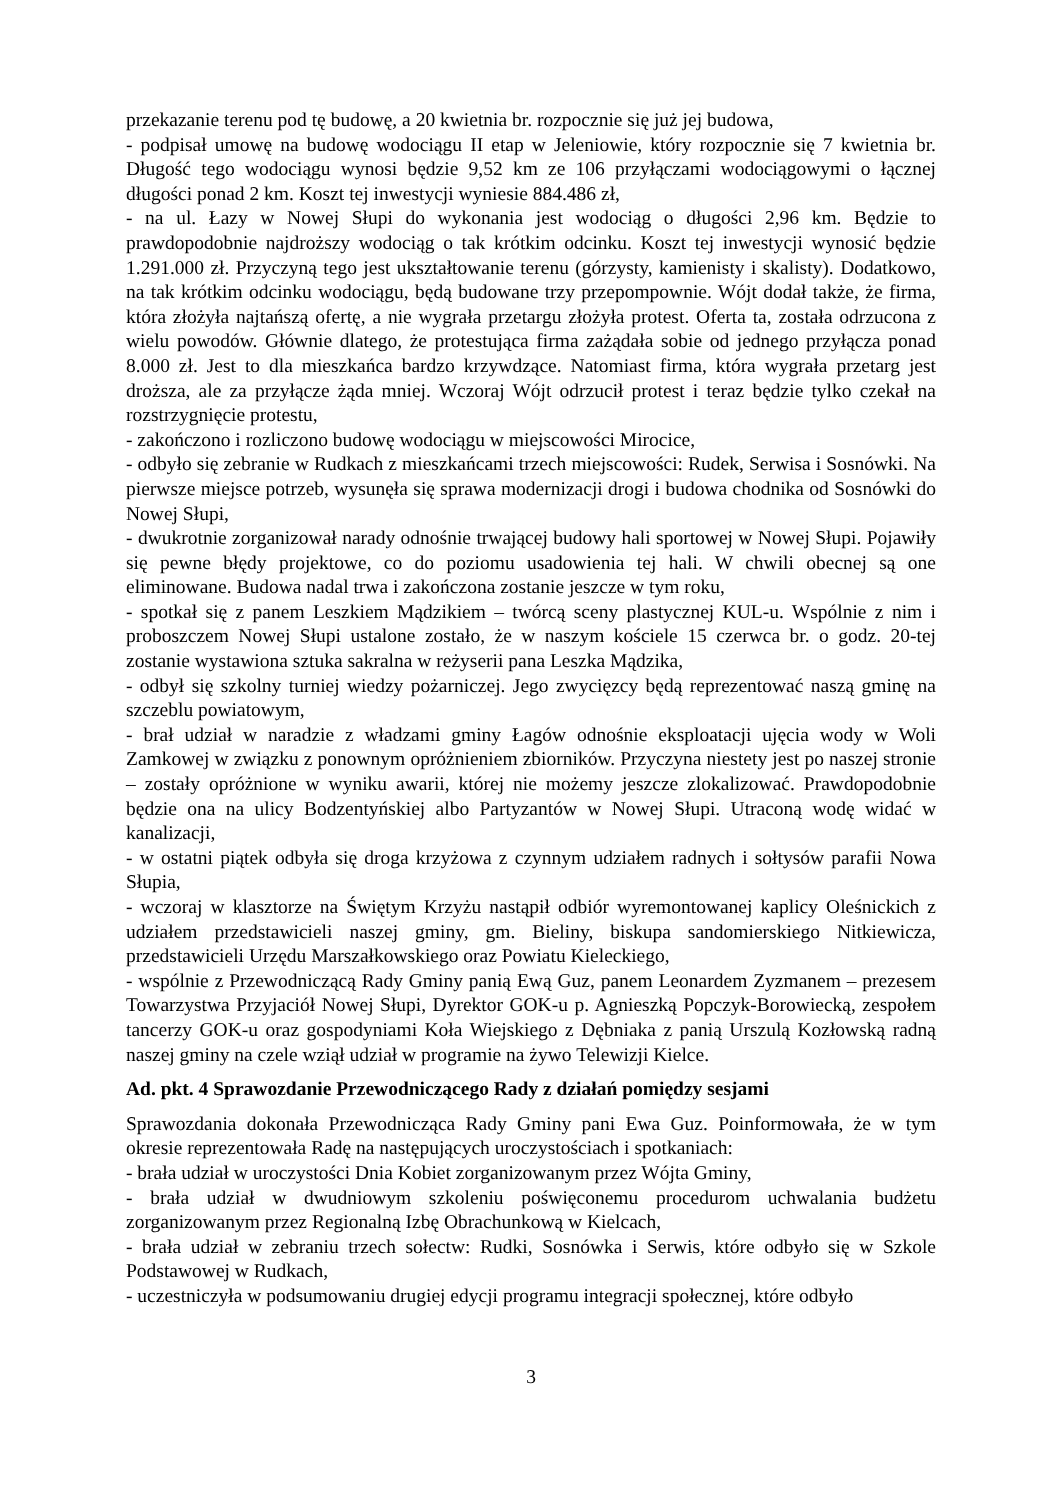przekazanie terenu pod tę budowę, a 20 kwietnia br. rozpocznie się już jej budowa,
- podpisał umowę na budowę wodociągu II etap w Jeleniowie, który rozpocznie się 7 kwietnia br. Długość tego wodociągu wynosi będzie 9,52 km ze 106 przyłączami wodociągowymi o łącznej długości ponad 2 km. Koszt tej inwestycji wyniesie 884.486 zł,
- na ul. Łazy w Nowej Słupi do wykonania jest wodociąg o długości 2,96 km. Będzie to prawdopodobnie najdroższy wodociąg o tak krótkim odcinku. Koszt tej inwestycji wynosić będzie 1.291.000 zł. Przyczyną tego jest ukształtowanie terenu (górzysty, kamienisty i skalisty). Dodatkowo, na tak krótkim odcinku wodociągu, będą budowane trzy przepompownie. Wójt dodał także, że firma, która złożyła najtańszą ofertę, a nie wygrała przetargu złożyła protest. Oferta ta, została odrzucona z wielu powodów. Głównie dlatego, że protestująca firma zażądała sobie od jednego przyłącza ponad 8.000 zł. Jest to dla mieszkańca bardzo krzywdzące. Natomiast firma, która wygrała przetarg jest droższa, ale za przyłącze żąda mniej. Wczoraj Wójt odrzucił protest i teraz będzie tylko czekał na rozstrzygnięcie protestu,
- zakończono i rozliczono budowę wodociągu w miejscowości Mirocice,
- odbyło się zebranie w Rudkach z mieszkańcami trzech miejscowości: Rudek, Serwisa i Sosnówki. Na pierwsze miejsce potrzeb, wysunęła się sprawa modernizacji drogi i budowa chodnika od Sosnówki do Nowej Słupi,
- dwukrotnie zorganizował narady odnośnie trwającej budowy hali sportowej w Nowej Słupi. Pojawiły się pewne błędy projektowe, co do poziomu usadowienia tej hali. W chwili obecnej są one eliminowane. Budowa nadal trwa i zakończona zostanie jeszcze w tym roku,
- spotkał się z panem Leszkiem Mądzikiem – twórcą sceny plastycznej KUL-u. Wspólnie z nim i proboszczem Nowej Słupi ustalone zostało, że w naszym kościele 15 czerwca br. o godz. 20-tej zostanie wystawiona sztuka sakralna w reżyserii pana Leszka Mądzika,
- odbył się szkolny turniej wiedzy pożarniczej. Jego zwycięzcy będą reprezentować naszą gminę na szczeblu powiatowym,
- brał udział w naradzie z władzami gminy Łagów odnośnie eksploatacji ujęcia wody w Woli Zamkowej w związku z ponownym opróżnieniem zbiorników. Przyczyna niestety jest po naszej stronie – zostały opróżnione w wyniku awarii, której nie możemy jeszcze zlokalizować. Prawdopodobnie będzie ona na ulicy Bodzentyńskiej albo Partyzantów w Nowej Słupi. Utraconą wodę widać w kanalizacji,
- w ostatni piątek odbyła się droga krzyżowa z czynnym udziałem radnych i sołtysów parafii Nowa Słupia,
- wczoraj w klasztorze na Świętym Krzyżu nastąpił odbiór wyremontowanej kaplicy Oleśnickich z udziałem przedstawicieli naszej gminy, gm. Bieliny, biskupa sandomierskiego Nitkiewicza, przedstawicieli Urzędu Marszałkowskiego oraz Powiatu Kieleckiego,
- wspólnie z Przewodniczącą Rady Gminy panią Ewą Guz, panem Leonardem Zyzmanem – prezesem Towarzystwa Przyjaciół Nowej Słupi, Dyrektor GOK-u p. Agnieszką Popczyk-Borowiecką, zespołem tancerzy GOK-u oraz gospodyniami Koła Wiejskiego z Dębniaka z panią Urszulą Kozłowską radną naszej gminy na czele wziął udział w programie na żywo Telewizji Kielce.
Ad. pkt. 4 Sprawozdanie Przewodniczącego Rady z działań pomiędzy sesjami
Sprawozdania dokonała Przewodnicząca Rady Gminy pani Ewa Guz. Poinformowała, że w tym okresie reprezentowała Radę na następujących uroczystościach i spotkaniach:
- brała udział w uroczystości Dnia Kobiet zorganizowanym przez Wójta Gminy,
- brała udział w dwudniowym szkoleniu poświęconemu procedurom uchwalania budżetu zorganizowanym przez Regionalną Izbę Obrachunkową w Kielcach,
- brała udział w zebraniu trzech sołectw: Rudki, Sosnówka i Serwis, które odbyło się w Szkole Podstawowej w Rudkach,
- uczestniczyła w podsumowaniu drugiej edycji programu integracji społecznej, które odbyło
3